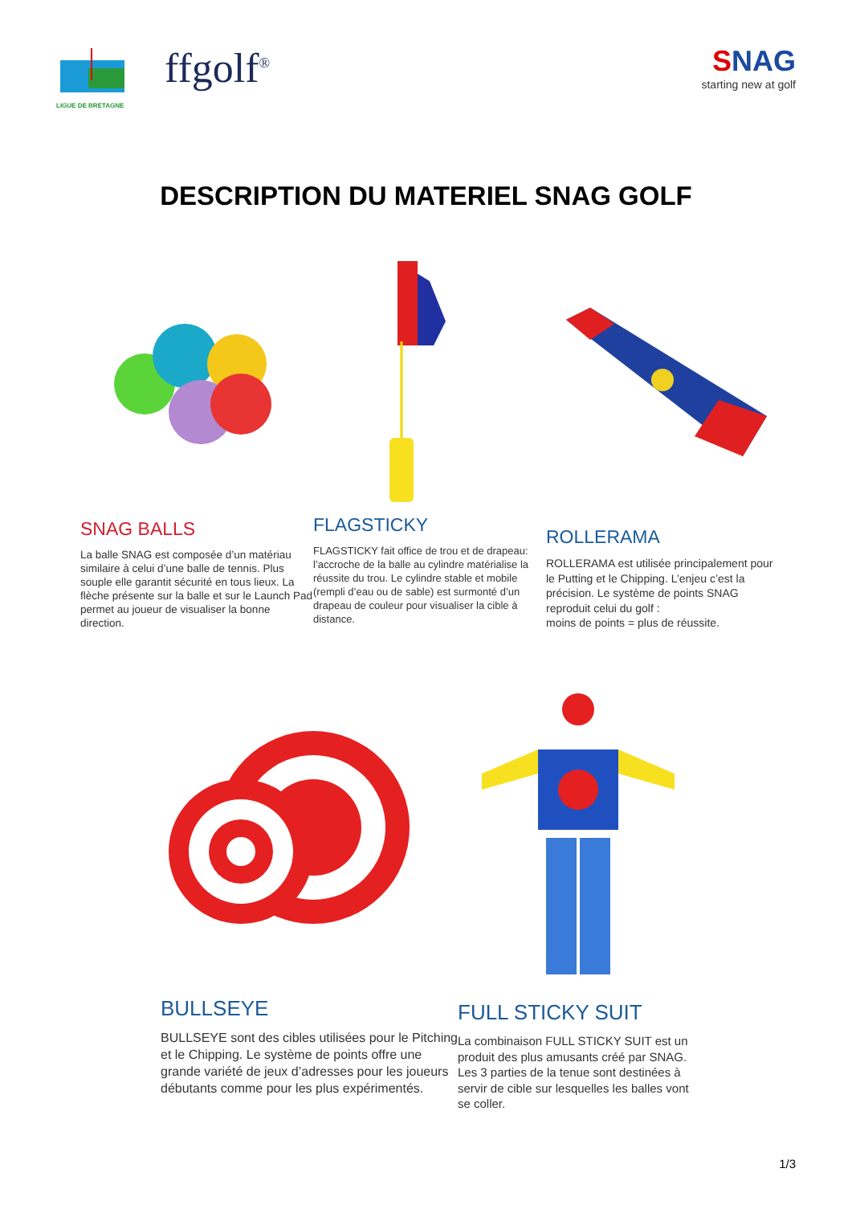LIGUE DE BRETAGNE
ffgolf<sup>®</sup>
SNAG
starting new at golf
DESCRIPTION DU MATERIEL SNAG GOLF
SNAG BALLS
La balle SNAG est composée d’un matériau similaire à celui d’une balle de tennis. Plus souple elle garantit sécurité en tous lieux. La flèche présente sur la balle et sur le Launch Pad permet au joueur de visualiser la bonne direction.
FLAGSTICKY
FLAGSTICKY fait office de trou et de drapeau: l’accroche de la balle au cylindre matérialise la réussite du trou. Le cylindre stable et mobile (rempli d’eau ou de sable) est surmonté d’un drapeau de couleur pour visualiser la cible à distance.
ROLLERAMA
ROLLERAMA est utilisée principalement pour le Putting et le Chipping. L’enjeu c’est la précision. Le système de points SNAG reproduit celui du golf :
moins de points = plus de réussite.
BULLSEYE
BULLSEYE sont des cibles utilisées pour le Pitching et le Chipping. Le système de points offre une grande variété de jeux d’adresses pour les joueurs débutants comme pour les plus expérimentés.
FULL STICKY SUIT
La combinaison FULL STICKY SUIT est un produit des plus amusants créé par SNAG. Les 3 parties de la tenue sont destinées à servir de cible sur lesquelles les balles vont se coller.
1/3